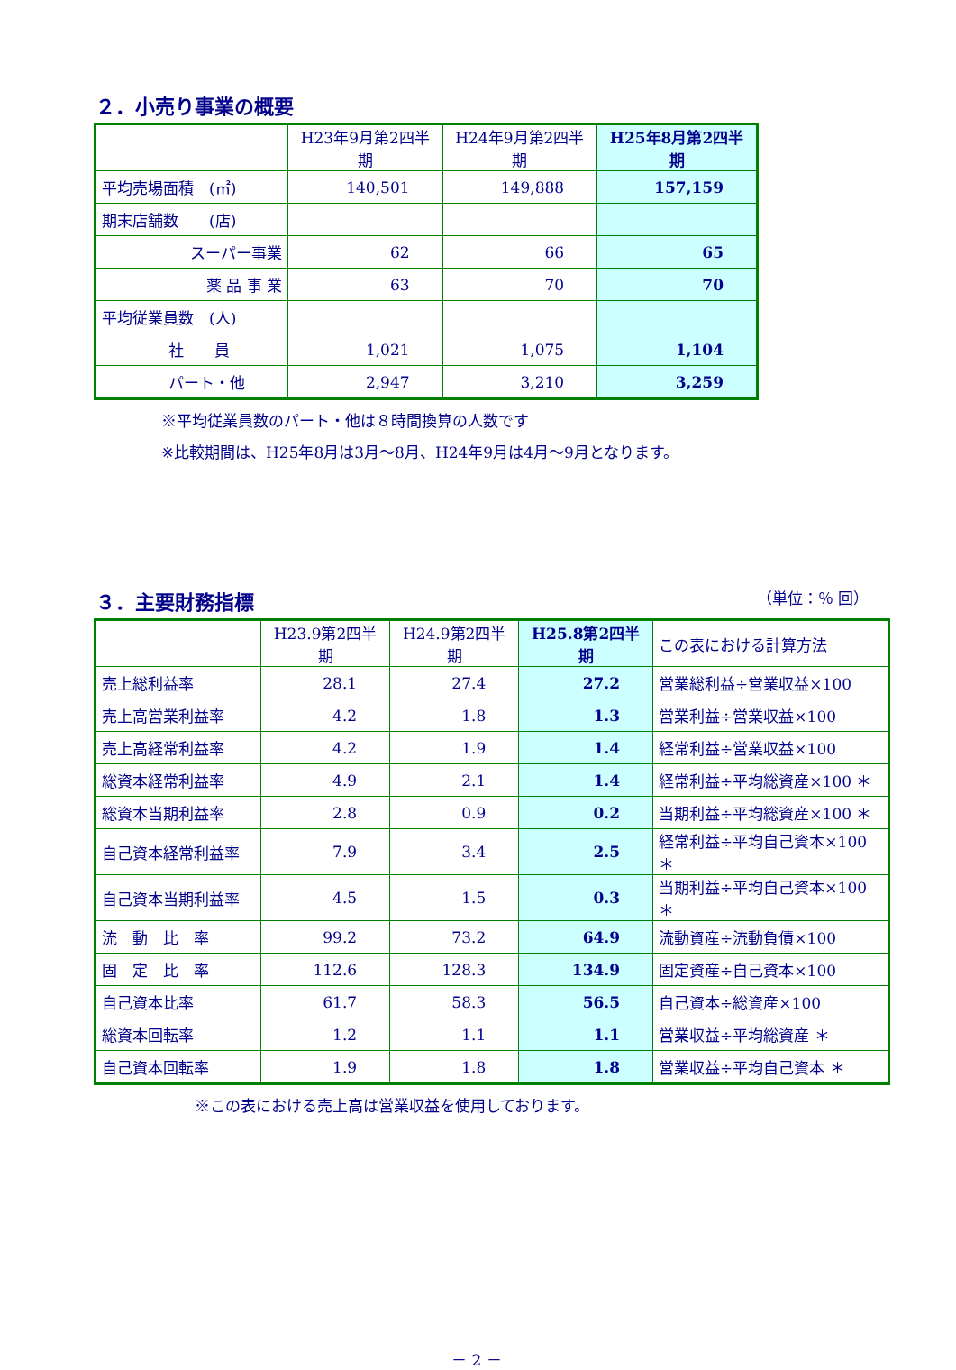２．小売り事業の概要
| | H23年9月第2四半期 | H24年9月第2四半期 | H25年8月第2四半期 |
| --- | --- | --- | --- |
| 平均売場面積 (㎡) | 140,501 | 149,888 | 157,159 |
| 期末店舗数 (店) | | | |
| スーパー事業 | 62 | 66 | 65 |
| 薬 品 事 業 | 63 | 70 | 70 |
| 平均従業員数 (人) | | | |
| 社 員 | 1,021 | 1,075 | 1,104 |
| パート・他 | 2,947 | 3,210 | 3,259 |
※平均従業員数のパート・他は８時間換算の人数です
※比較期間は、H25年8月は3月～8月、H24年9月は4月～9月となります。
３．主要財務指標
（単位：％ 回）
| | H23.9第2四半期 | H24.9第2四半期 | H25.8第2四半期 | この表における計算方法 |
| --- | --- | --- | --- | --- |
| 売上総利益率 | 28.1 | 27.4 | 27.2 | 営業総利益÷営業収益×100 |
| 売上高営業利益率 | 4.2 | 1.8 | 1.3 | 営業利益÷営業収益×100 |
| 売上高経常利益率 | 4.2 | 1.9 | 1.4 | 経常利益÷営業収益×100 |
| 総資本経常利益率 | 4.9 | 2.1 | 1.4 | 経常利益÷平均総資産×100 ＊ |
| 総資本当期利益率 | 2.8 | 0.9 | 0.2 | 当期利益÷平均総資産×100 ＊ |
| 自己資本経常利益率 | 7.9 | 3.4 | 2.5 | 経常利益÷平均自己資本×100 ＊ |
| 自己資本当期利益率 | 4.5 | 1.5 | 0.3 | 当期利益÷平均自己資本×100 ＊ |
| 流 動 比 率 | 99.2 | 73.2 | 64.9 | 流動資産÷流動負債×100 |
| 固 定 比 率 | 112.6 | 128.3 | 134.9 | 固定資産÷自己資本×100 |
| 自己資本比率 | 61.7 | 58.3 | 56.5 | 自己資本÷総資産×100 |
| 総資本回転率 | 1.2 | 1.1 | 1.1 | 営業収益÷平均総資産 ＊ |
| 自己資本回転率 | 1.9 | 1.8 | 1.8 | 営業収益÷平均自己資本 ＊ |
※この表における売上高は営業収益を使用しております。
－ 2 －